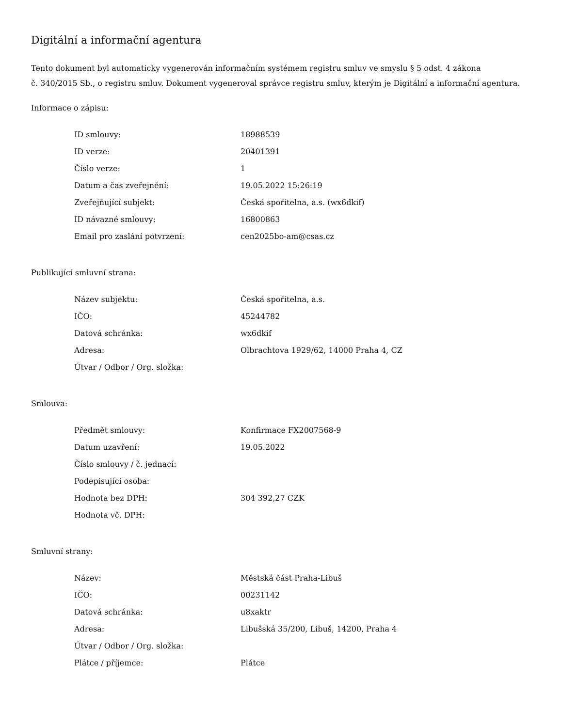Digitální a informační agentura
Tento dokument byl automaticky vygenerován informačním systémem registru smluv ve smyslu § 5 odst. 4 zákona
č. 340/2015 Sb., o registru smluv. Dokument vygeneroval správce registru smluv, kterým je Digitální a informační agentura.
Informace o zápisu:
| ID smlouvy: | 18988539 |
| ID verze: | 20401391 |
| Číslo verze: | 1 |
| Datum a čas zveřejnění: | 19.05.2022 15:26:19 |
| Zveřejňující subjekt: | Česká spořitelna, a.s. (wx6dkif) |
| ID návazné smlouvy: | 16800863 |
| Email pro zaslání potvrzení: | cen2025bo-am@csas.cz |
Publikující smluvní strana:
| Název subjektu: | Česká spořitelna, a.s. |
| IČO: | 45244782 |
| Datová schránka: | wx6dkif |
| Adresa: | Olbrachtova 1929/62, 14000 Praha 4, CZ |
| Útvar / Odbor / Org. složka: | |
Smlouva:
| Předmět smlouvy: | Konfirmace FX2007568-9 |
| Datum uzavření: | 19.05.2022 |
| Číslo smlouvy / č. jednací: | |
| Podepisující osoba: | |
| Hodnota bez DPH: | 304 392,27 CZK |
| Hodnota vč. DPH: | |
Smluvní strany:
| Název: | Městská část Praha-Libuš |
| IČO: | 00231142 |
| Datová schránka: | u8xaktr |
| Adresa: | Libušská 35/200, Libuš, 14200, Praha 4 |
| Útvar / Odbor / Org. složka: | |
| Plátce / příjemce: | Plátce |